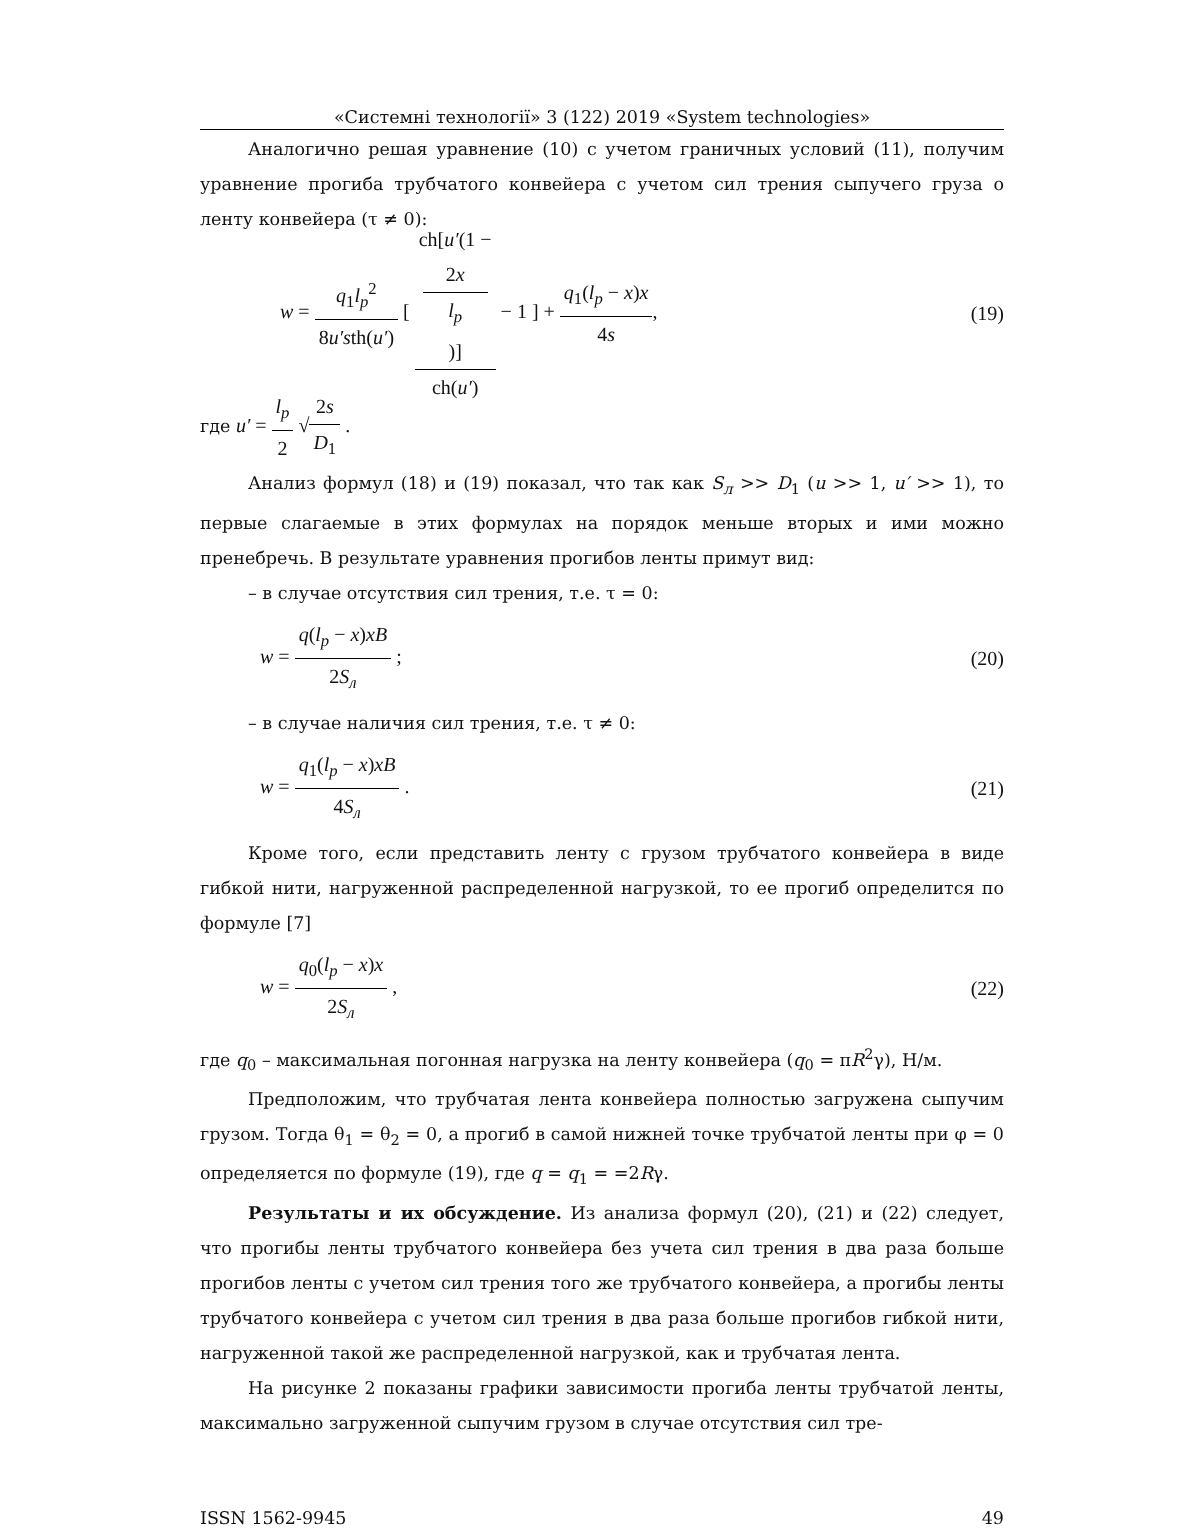«Системні технології» 3 (122) 2019 «System technologies»
Аналогично решая уравнение (10) с учетом граничных условий (11), получим уравнение прогиба трубчатого конвейера с учетом сил трения сыпучего груза о ленту конвейера (τ ≠ 0):
w = q<sub>1</sub>l<sub>p</sub><sup>2</sup> 8u′sth(u′) [ ch[u′(1 −
2x
l<sub>p</sub>)] ch(u′) − 1 ] + q<sub>1</sub>(l<sub>p</sub> − x)x 4s,
(19)
где u′ = l<sub>p</sub> 2 √2s D<sub>1</sub> .
Анализ формул (18) и (19) показал, что так как S<sub>л</sub> >> D<sub>1</sub> (u >> 1, u′ >> 1), то первые слагаемые в этих формулах на порядок меньше вторых и ими можно пренебречь. В результате уравнения прогибов ленты примут вид:
– в случае отсутствия сил трения, т.е. τ = 0:
w = q(l<sub>p</sub> − x)xB 2S<sub>л</sub> ; (20)
– в случае наличия сил трения, т.е. τ ≠ 0:
w = q<sub>1</sub>(l<sub>p</sub> − x)xB 4S<sub>л</sub> . (21)
Кроме того, если представить ленту с грузом трубчатого конвейера в виде гибкой нити, нагруженной распределенной нагрузкой, то ее прогиб определится по формуле [7]
w = q<sub>0</sub>(l<sub>p</sub> − x)x 2S<sub>л</sub> , (22)
где q<sub>0</sub> – максимальная погонная нагрузка на ленту конвейера (q<sub>0</sub> = πR<sup>2</sup>γ), Н/м.
Предположим, что трубчатая лента конвейера полностью загружена сыпучим грузом. Тогда θ<sub>1</sub> = θ<sub>2</sub> = 0, а прогиб в самой нижней точке трубчатой ленты при φ = 0 определяется по формуле (19), где q = q<sub>1</sub> = =2Rγ.
Результаты и их обсуждение. Из анализа формул (20), (21) и (22) следует, что прогибы ленты трубчатого конвейера без учета сил трения в два раза больше прогибов ленты с учетом сил трения того же трубчатого конвейера, а прогибы ленты трубчатого конвейера с учетом сил трения в два раза больше прогибов гибкой нити, нагруженной такой же распределенной нагрузкой, как и трубчатая лента.
На рисунке 2 показаны графики зависимости прогиба ленты трубчатой ленты, максимально загруженной сыпучим грузом в случае отсутствия сил тре-
ISSN 1562-9945 49